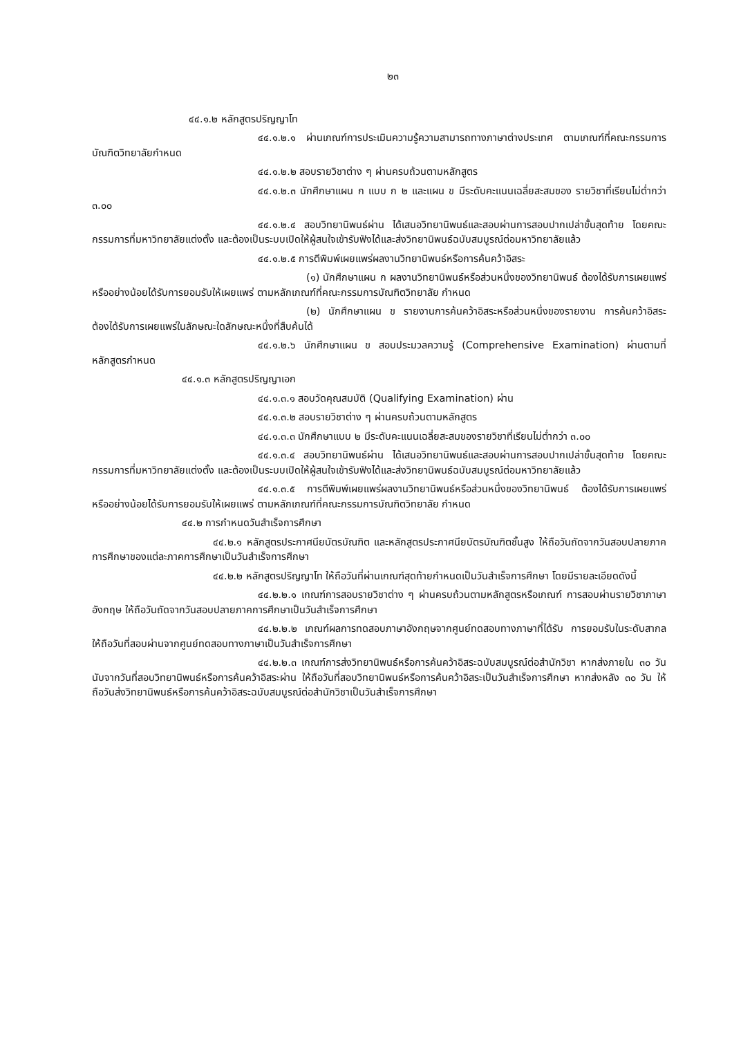๒๓
๔๔.๑.๒ หลักสูตรปริญญาโท
๔๔.๑.๒.๑ ผ่านเกณฑ์การประเมินความรู้ความสามารถทางภาษาต่างประเทศ ตามเกณฑ์ที่คณะกรรมการบัณฑิตวิทยาลัยกำหนด
๔๔.๑.๒.๒ สอบรายวิชาต่าง ๆ ผ่านครบถ้วนตามหลักสูตร
๔๔.๑.๒.๓ นักศึกษาแผน ก แบบ ก ๒ และแผน ข มีระดับคะแนนเฉลี่ยสะสมของ รายวิชาที่เรียนไม่ต่ำกว่า ๓.๐๐
๔๔.๑.๒.๔ สอบวิทยานิพนธ์ผ่าน ได้เสนอวิทยานิพนธ์และสอบผ่านการสอบปากเปล่าขั้นสุดท้าย โดยคณะกรรมการที่มหาวิทยาลัยแต่งตั้ง และต้องเป็นระบบเปิดให้ผู้สนใจเข้ารับฟังได้และส่งวิทยานิพนธ์ฉบับสมบูรณ์ต่อมหาวิทยาลัยแล้ว
๔๔.๑.๒.๕ การตีพิมพ์เผยแพร่ผลงานวิทยานิพนธ์หรือการค้นคว้าอิสระ
(๑) นักศึกษาแผน ก ผลงานวิทยานิพนธ์หรือส่วนหนึ่งของวิทยานิพนธ์ ต้องได้รับการเผยแพร่ หรืออย่างน้อยได้รับการยอมรับให้เผยแพร่ ตามหลักเกณฑ์ที่คณะกรรมการบัณฑิตวิทยาลัย กำหนด
(๒) นักศึกษาแผน ข รายงานการค้นคว้าอิสระหรือส่วนหนึ่งของรายงาน การค้นคว้าอิสระ ต้องได้รับการเผยแพร่ในลักษณะใดลักษณะหนึ่งที่สืบค้นได้
๔๔.๑.๒.๖ นักศึกษาแผน ข สอบประมวลความรู้ (Comprehensive Examination) ผ่านตามที่หลักสูตรกำหนด
๔๔.๑.๓ หลักสูตรปริญญาเอก
๔๔.๑.๓.๑ สอบวัดคุณสมบัติ (Qualifying Examination) ผ่าน
๔๔.๑.๓.๒ สอบรายวิชาต่าง ๆ ผ่านครบถ้วนตามหลักสูตร
๔๔.๑.๓.๓ นักศึกษาแบบ ๒ มีระดับคะแนนเฉลี่ยสะสมของรายวิชาที่เรียนไม่ต่ำกว่า ๓.๐๐
๔๔.๑.๓.๔ สอบวิทยานิพนธ์ผ่าน ได้เสนอวิทยานิพนธ์และสอบผ่านการสอบปากเปล่าขั้นสุดท้าย โดยคณะกรรมการที่มหาวิทยาลัยแต่งตั้ง และต้องเป็นระบบเปิดให้ผู้สนใจเข้ารับฟังได้และส่งวิทยานิพนธ์ฉบับสมบูรณ์ต่อมหาวิทยาลัยแล้ว
๔๔.๑.๓.๕ การตีพิมพ์เผยแพร่ผลงานวิทยานิพนธ์หรือส่วนหนึ่งของวิทยานิพนธ์ ต้องได้รับการเผยแพร่ หรืออย่างน้อยได้รับการยอมรับให้เผยแพร่ ตามหลักเกณฑ์ที่คณะกรรมการบัณฑิตวิทยาลัย กำหนด
๔๔.๒ การกำหนดวันสำเร็จการศึกษา
๔๔.๒.๑ หลักสูตรประกาศนียบัตรบัณฑิต และหลักสูตรประกาศนียบัตรบัณฑิตชั้นสูง ให้ถือวันถัดจากวันสอบปลายภาคการศึกษาของแต่ละภาคการศึกษาเป็นวันสำเร็จการศึกษา
๔๔.๒.๒ หลักสูตรปริญญาโท ให้ถือวันที่ผ่านเกณฑ์สุดท้ายกำหนดเป็นวันสำเร็จการศึกษา โดยมีรายละเอียดดังนี้
๔๔.๒.๒.๑ เกณฑ์การสอบรายวิชาต่าง ๆ ผ่านครบถ้วนตามหลักสูตรหรือเกณฑ์ การสอบผ่านรายวิชาภาษาอังกฤษ ให้ถือวันถัดจากวันสอบปลายภาคการศึกษาเป็นวันสำเร็จการศึกษา
๔๔.๒.๒.๒ เกณฑ์ผลการทดสอบภาษาอังกฤษจากศูนย์ทดสอบทางภาษาที่ได้รับ การยอมรับในระดับสากล ให้ถือวันที่สอบผ่านจากศูนย์ทดสอบทางภาษาเป็นวันสำเร็จการศึกษา
๔๔.๒.๒.๓ เกณฑ์การส่งวิทยานิพนธ์หรือการค้นคว้าอิสระฉบับสมบูรณ์ต่อสำนักวิชา หากส่งภายใน ๓๐ วัน นับจากวันที่สอบวิทยานิพนธ์หรือการค้นคว้าอิสระผ่าน ให้ถือวันที่สอบวิทยานิพนธ์หรือการค้นคว้าอิสระเป็นวันสำเร็จการศึกษา หากส่งหลัง ๓๐ วัน ให้ถือวันส่งวิทยานิพนธ์หรือการค้นคว้าอิสระฉบับสมบูรณ์ต่อสำนักวิชาเป็นวันสำเร็จการศึกษา